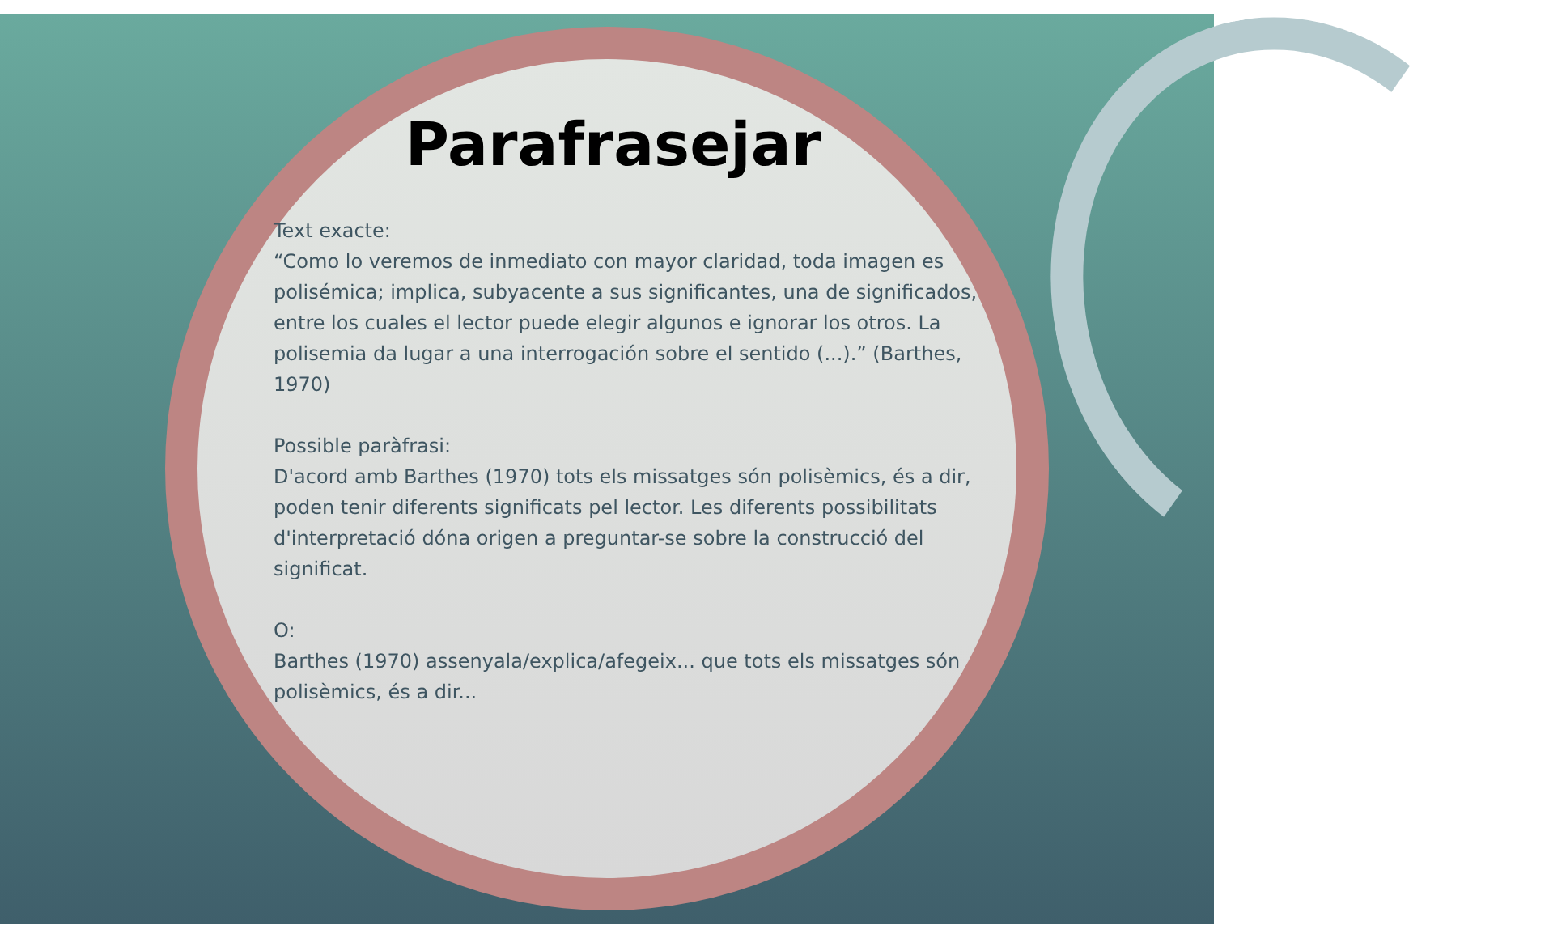Parafrasejar
Text exacte:
“Como lo veremos de inmediato con mayor claridad, toda imagen es polisémica; implica, subyacente a sus significantes, una de significados, entre los cuales el lector puede elegir algunos e ignorar los otros. La polisemia da lugar a una interrogación sobre el sentido (...).” (Barthes, 1970)
Possible paràfrasi:
D'acord amb Barthes (1970) tots els missatges són polisèmics, és a dir, poden tenir diferents significats pel lector. Les diferents possibilitats d'interpretació dóna origen a preguntar-se sobre la construcció del significat.
O:
Barthes (1970) assenyala/explica/afegeix... que tots els missatges són polisèmics, és a dir...